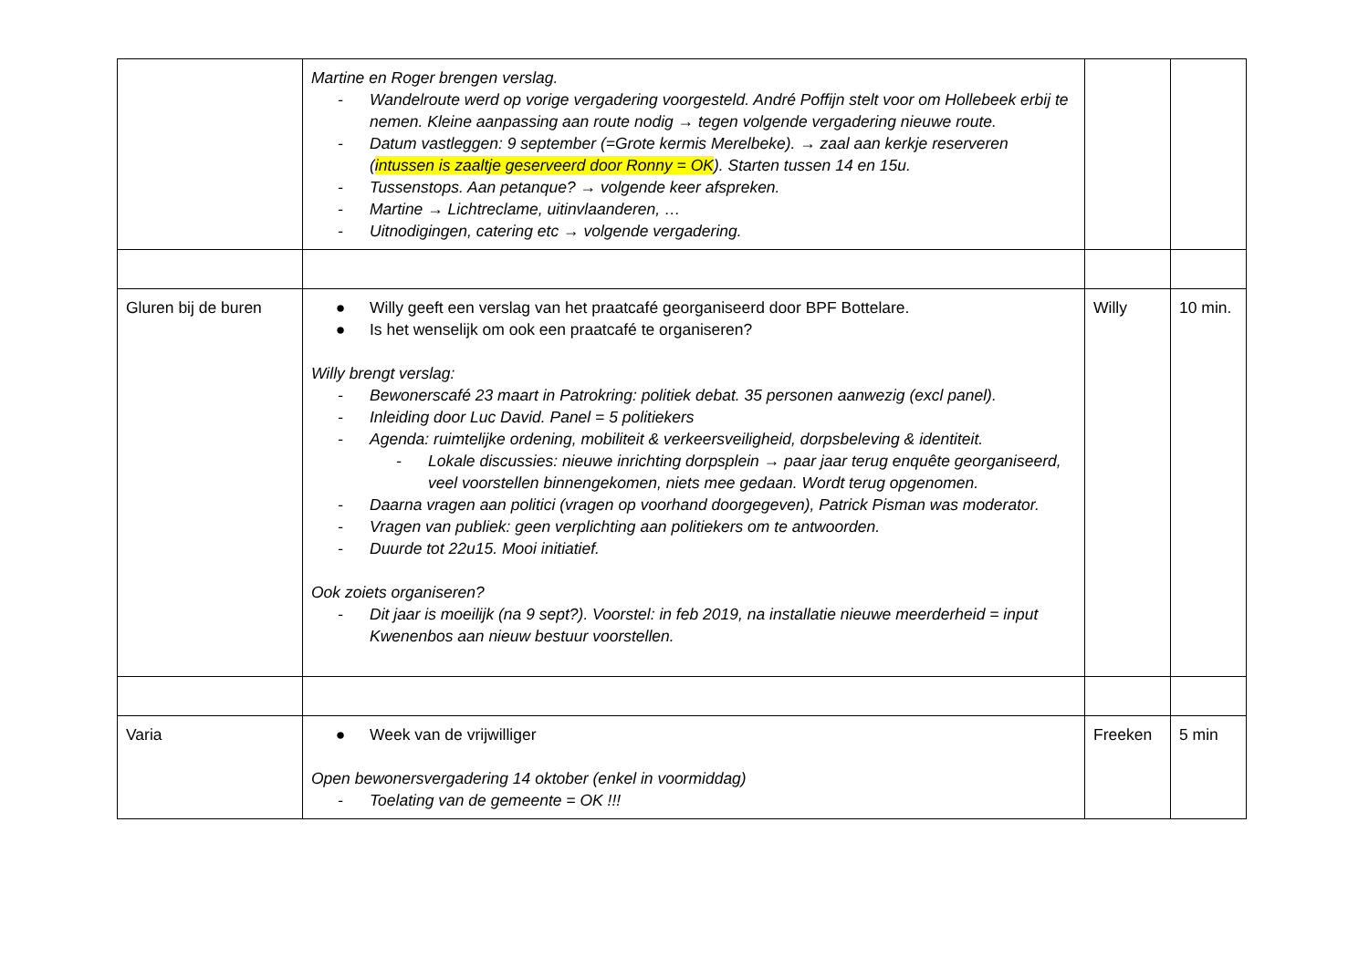| | Martine en Roger brengen verslag. - Wandelroute werd op vorige vergadering voorgesteld. André Poffijn stelt voor om Hollebeek erbij te nemen. Kleine aanpassing aan route nodig → tegen volgende vergadering nieuwe route. - Datum vastleggen: 9 september (=Grote kermis Merelbeke). → zaal aan kerkje reserveren ( intussen is zaaltje geserveerd door Ronny = OK ). Starten tussen 14 en 15u. - Tussenstops. Aan petanque? → volgende keer afspreken. - Martine → Lichtreclame, uitinvlaanderen, … - Uitnodigingen, catering etc → volgende vergadering. | | |
| Gluren bij de buren | ● Willy geeft een verslag van het praatcafé georganiseerd door BPF Bottelare. ● Is het wenselijk om ook een praatcafé te organiseren? Willy brengt verslag: - Bewonerscafé 23 maart in Patrokring: politiek debat. 35 personen aanwezig (excl panel). - Inleiding door Luc David. Panel = 5 politiekers - Agenda: ruimtelijke ordening, mobiliteit & verkeersveiligheid, dorpsbeleving & identiteit. - Lokale discussies: nieuwe inrichting dorpsplein → paar jaar terug enquête georganiseerd, veel voorstellen binnengekomen, niets mee gedaan. Wordt terug opgenomen. - Daarna vragen aan politici (vragen op voorhand doorgegeven), Patrick Pisman was moderator. - Vragen van publiek: geen verplichting aan politiekers om te antwoorden. - Duurde tot 22u15. Mooi initiatief. Ook zoiets organiseren? - Dit jaar is moeilijk (na 9 sept?). Voorstel: in feb 2019, na installatie nieuwe meerderheid = input Kwenenbos aan nieuw bestuur voorstellen. | Willy | 10 min. |
| Varia | ● Week van de vrijwilliger Open bewonersvergadering 14 oktober (enkel in voormiddag) - Toelating van de gemeente = OK !!! | Freeken | 5 min |